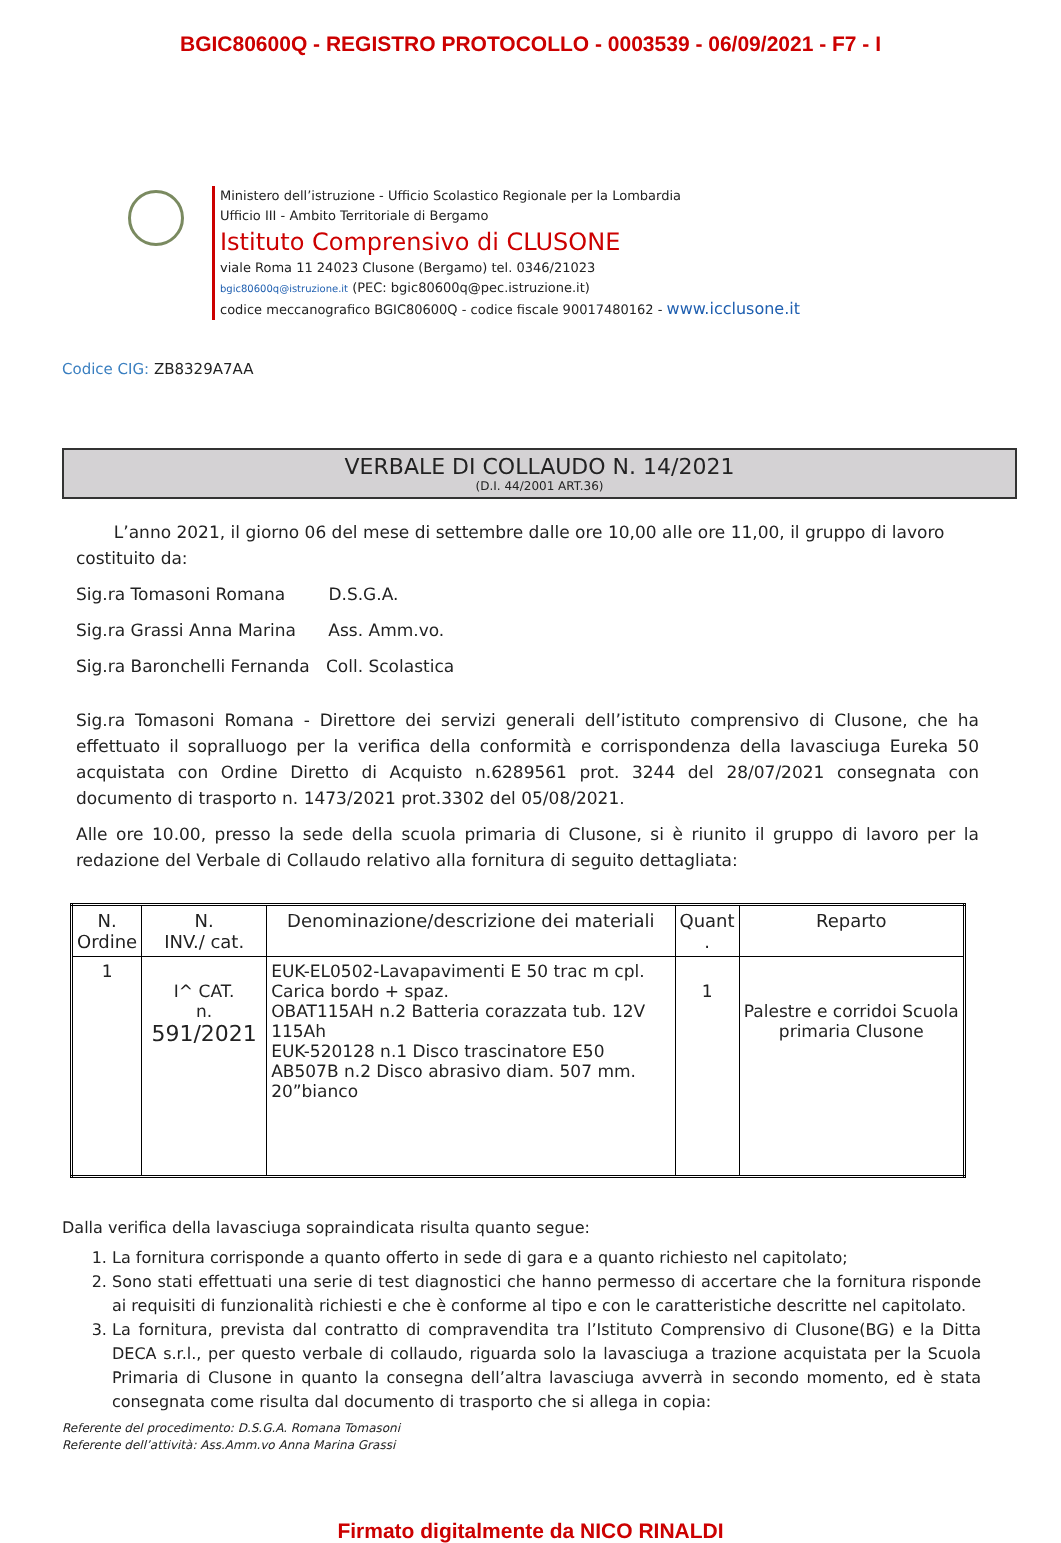BGIC80600Q - REGISTRO PROTOCOLLO - 0003539 - 06/09/2021 - F7 - I
Ministero dell’istruzione - Ufficio Scolastico Regionale per la Lombardia
Ufficio III - Ambito Territoriale di Bergamo
Istituto Comprensivo di CLUSONE
viale Roma 11 24023 Clusone (Bergamo) tel. 0346/21023
bgic80600q@istruzione.it (PEC: bgic80600q@pec.istruzione.it)
codice meccanografico BGIC80600Q - codice fiscale 90017480162 - www.icclusone.it
Codice CIG: ZB8329A7AA
VERBALE DI COLLAUDO N. 14/2021
(D.I. 44/2001 ART.36)
L’anno 2021, il giorno 06 del mese di settembre dalle ore 10,00 alle ore 11,00, il gruppo di lavoro costituito da:
Sig.ra Tomasoni Romana D.S.G.A.
Sig.ra Grassi Anna Marina Ass. Amm.vo.
Sig.ra Baronchelli Fernanda Coll. Scolastica
Sig.ra Tomasoni Romana - Direttore dei servizi generali dell’istituto comprensivo di Clusone, che ha effettuato il sopralluogo per la verifica della conformità e corrispondenza della lavasciuga Eureka 50 acquistata con Ordine Diretto di Acquisto n.6289561 prot. 3244 del 28/07/2021 consegnata con documento di trasporto n. 1473/2021 prot.3302 del 05/08/2021.
Alle ore 10.00, presso la sede della scuola primaria di Clusone, si è riunito il gruppo di lavoro per la redazione del Verbale di Collaudo relativo alla fornitura di seguito dettagliata:
| N. Ordine | N. INV./ cat. | Denominazione/descrizione dei materiali | Quant . | Reparto |
| --- | --- | --- | --- | --- |
| 1 | I^ CAT. n. 591/2021 | EUK-EL0502-Lavapavimenti E 50 trac m cpl. Carica bordo + spaz. OBAT115AH n.2 Batteria corazzata tub. 12V 115Ah EUK-520128 n.1 Disco trascinatore E50 AB507B n.2 Disco abrasivo diam. 507 mm. 20”bianco | 1 | Palestre e corridoi Scuola primaria Clusone |
Dalla verifica della lavasciuga sopraindicata risulta quanto segue:
1. La fornitura corrisponde a quanto offerto in sede di gara e a quanto richiesto nel capitolato;
2. Sono stati effettuati una serie di test diagnostici che hanno permesso di accertare che la fornitura risponde ai requisiti di funzionalità richiesti e che è conforme al tipo e con le caratteristiche descritte nel capitolato.
3. La fornitura, prevista dal contratto di compravendita tra l’Istituto Comprensivo di Clusone(BG) e la Ditta DECA s.r.l., per questo verbale di collaudo, riguarda solo la lavasciuga a trazione acquistata per la Scuola Primaria di Clusone in quanto la consegna dell’altra lavasciuga avverrà in secondo momento, ed è stata consegnata come risulta dal documento di trasporto che si allega in copia:
Referente del procedimento: D.S.G.A. Romana Tomasoni
Referente dell’attività: Ass.Amm.vo Anna Marina Grassi
Firmato digitalmente da NICO RINALDI